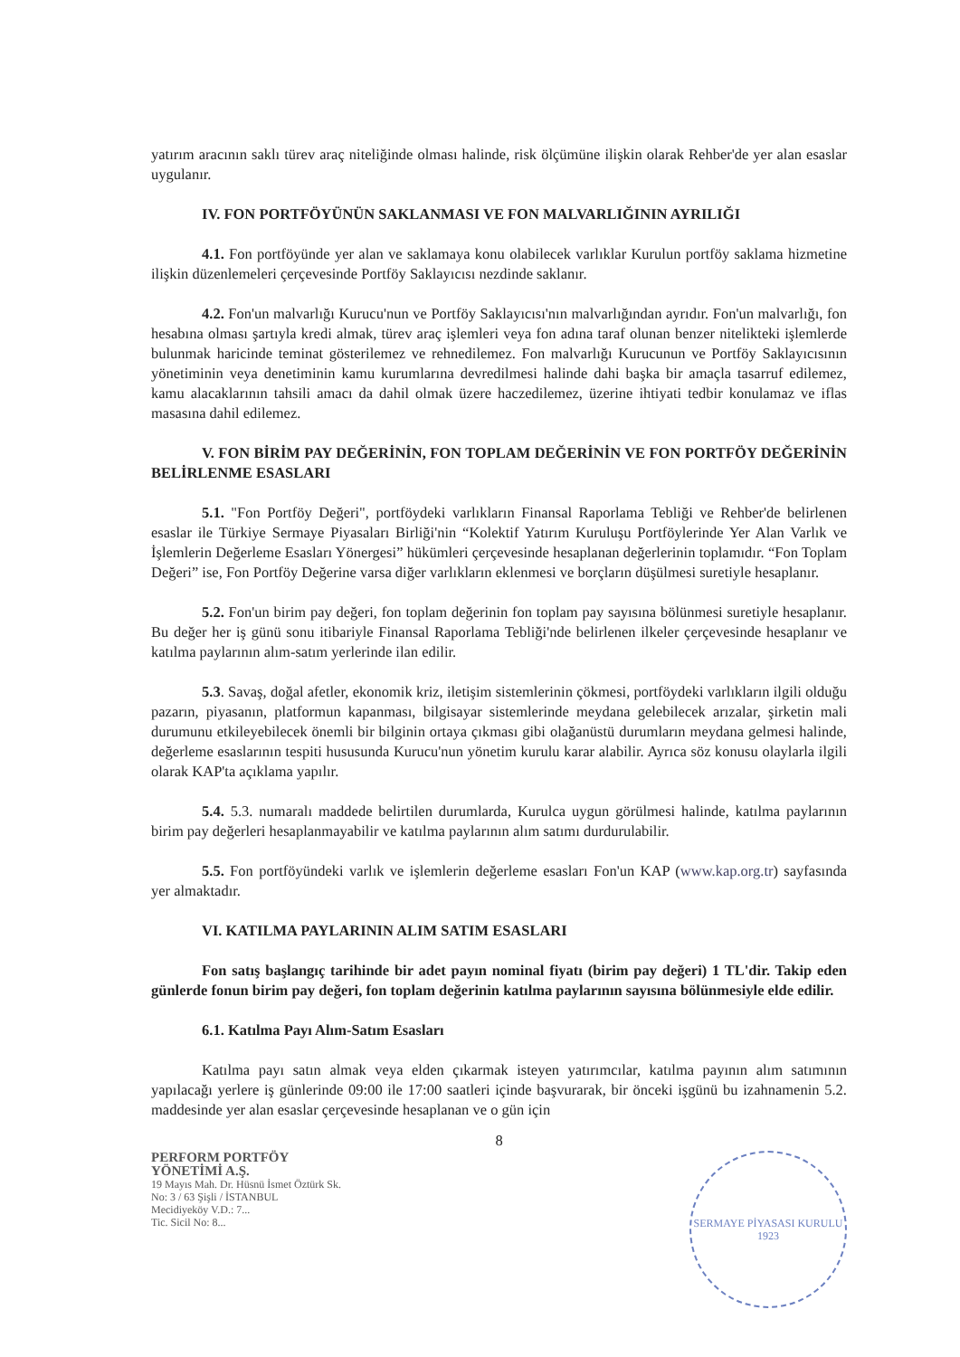yatırım aracının saklı türev araç niteliğinde olması halinde, risk ölçümüne ilişkin olarak Rehber'de yer alan esaslar uygulanır.
IV. FON PORTFÖYÜNÜN SAKLANMASI VE FON MALVARLIĞININ AYRILIĞI
4.1. Fon portföyünde yer alan ve saklamaya konu olabilecek varlıklar Kurulun portföy saklama hizmetine ilişkin düzenlemeleri çerçevesinde Portföy Saklayıcısı nezdinde saklanır.
4.2. Fon'un malvarlığı Kurucu'nun ve Portföy Saklayıcısı'nın malvarlığından ayrıdır. Fon'un malvarlığı, fon hesabına olması şartıyla kredi almak, türev araç işlemleri veya fon adına taraf olunan benzer nitelikteki işlemlerde bulunmak haricinde teminat gösterilemez ve rehnedilemez. Fon malvarlığı Kurucunun ve Portföy Saklayıcısının yönetiminin veya denetiminin kamu kurumlarına devredilmesi halinde dahi başka bir amaçla tasarruf edilemez, kamu alacaklarının tahsili amacı da dahil olmak üzere haczedilemez, üzerine ihtiyati tedbir konulamaz ve iflas masasına dahil edilemez.
V. FON BİRİM PAY DEĞERİNİN, FON TOPLAM DEĞERİNİN VE FON PORTFÖY DEĞERİNİN BELİRLENME ESASLARI
5.1. "Fon Portföy Değeri", portföydeki varlıkların Finansal Raporlama Tebliği ve Rehber'de belirlenen esaslar ile Türkiye Sermaye Piyasaları Birliği'nin “Kolektif Yatırım Kuruluşu Portföylerinde Yer Alan Varlık ve İşlemlerin Değerleme Esasları Yönergesi” hükümleri çerçevesinde hesaplanan değerlerinin toplamıdır. “Fon Toplam Değeri” ise, Fon Portföy Değerine varsa diğer varlıkların eklenmesi ve borçların düşülmesi suretiyle hesaplanır.
5.2. Fon'un birim pay değeri, fon toplam değerinin fon toplam pay sayısına bölünmesi suretiyle hesaplanır. Bu değer her iş günü sonu itibariyle Finansal Raporlama Tebliği'nde belirlenen ilkeler çerçevesinde hesaplanır ve katılma paylarının alım-satım yerlerinde ilan edilir.
5.3. Savaş, doğal afetler, ekonomik kriz, iletişim sistemlerinin çökmesi, portföydeki varlıkların ilgili olduğu pazarın, piyasanın, platformun kapanması, bilgisayar sistemlerinde meydana gelebilecek arızalar, şirketin mali durumunu etkileyebilecek önemli bir bilginin ortaya çıkması gibi olağanüstü durumların meydana gelmesi halinde, değerleme esaslarının tespiti hususunda Kurucu'nun yönetim kurulu karar alabilir. Ayrıca söz konusu olaylarla ilgili olarak KAP'ta açıklama yapılır.
5.4. 5.3. numaralı maddede belirtilen durumlarda, Kurulca uygun görülmesi halinde, katılma paylarının birim pay değerleri hesaplanmayabilir ve katılma paylarının alım satımı durdurulabilir.
5.5. Fon portföyündeki varlık ve işlemlerin değerleme esasları Fon'un KAP (www.kap.org.tr) sayfasında yer almaktadır.
VI. KATILMA PAYLARININ ALIM SATIM ESASLARI
Fon satış başlangıç tarihinde bir adet payın nominal fiyatı (birim pay değeri) 1 TL'dir. Takip eden günlerde fonun birim pay değeri, fon toplam değerinin katılma paylarının sayısına bölünmesiyle elde edilir.
6.1. Katılma Payı Alım-Satım Esasları
Katılma payı satın almak veya elden çıkarmak isteyen yatırımcılar, katılma payının alım satımının yapılacağı yerlere iş günlerinde 09:00 ile 17:00 saatleri içinde başvurarak, bir önceki işgünü bu izahnamenin 5.2. maddesinde yer alan esaslar çerçevesinde hesaplanan ve o gün için
8
PERFORM PORTFÖY
YÖNETİMİ A.Ş.
19 Mayıs Mah. Dr. Hüsnü İsmet Öztürk Sk.
No: 3 / 63 Şişli / İSTANBUL
Mecidiyeköy V.D.: 7...
Tic. Sicil No: 8...
SERMAYE PİYASASI KURULU
1923